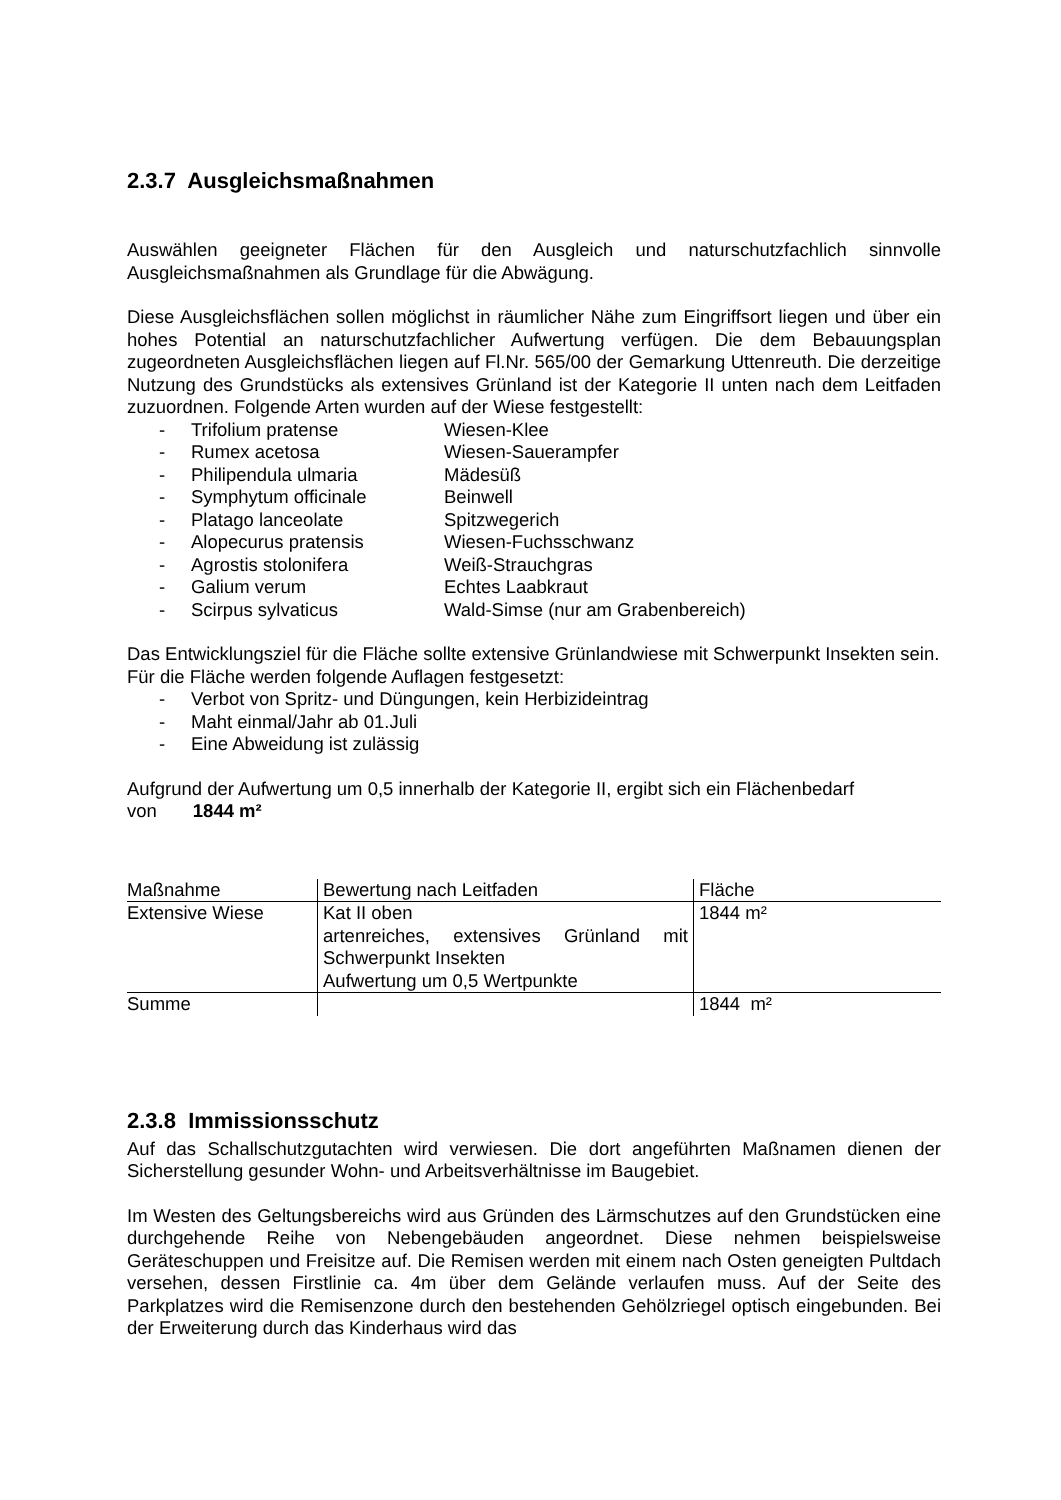2.3.7 Ausgleichsmaßnahmen
Auswählen geeigneter Flächen für den Ausgleich und naturschutzfachlich sinnvolle Ausgleichsmaßnahmen als Grundlage für die Abwägung.
Diese Ausgleichsflächen sollen möglichst in räumlicher Nähe zum Eingriffsort liegen und über ein hohes Potential an naturschutzfachlicher Aufwertung verfügen. Die dem Bebauungsplan zugeordneten Ausgleichsflächen liegen auf Fl.Nr. 565/00 der Gemarkung Uttenreuth. Die derzeitige Nutzung des Grundstücks als extensives Grünland ist der Kategorie II unten nach dem Leitfaden zuzuordnen. Folgende Arten wurden auf der Wiese festgestellt:
- Trifolium pratense Wiesen-Klee
- Rumex acetosa Wiesen-Sauerampfer
- Philipendula ulmaria Mädesüß
- Symphytum officinale Beinwell
- Platago lanceolate Spitzwegerich
- Alopecurus pratensis Wiesen-Fuchsschwanz
- Agrostis stolonifera Weiß-Strauchgras
- Galium verum Echtes Laabkraut
- Scirpus sylvaticus Wald-Simse (nur am Grabenbereich)
Das Entwicklungsziel für die Fläche sollte extensive Grünlandwiese mit Schwerpunkt Insekten sein.
Für die Fläche werden folgende Auflagen festgesetzt:
- Verbot von Spritz- und Düngungen, kein Herbizideintrag
- Maht einmal/Jahr ab 01.Juli
- Eine Abweidung ist zulässig
Aufgrund der Aufwertung um 0,5 innerhalb der Kategorie II, ergibt sich ein Flächenbedarf
von 1844 m²
| Maßnahme | Bewertung nach Leitfaden | Fläche |
| Extensive Wiese | Kat II oben artenreiches, extensives Grünland mit Schwerpunkt Insekten Aufwertung um 0,5 Wertpunkte | 1844 m² |
| Summe | | 1844 m² |
2.3.8 Immissionsschutz
Auf das Schallschutzgutachten wird verwiesen. Die dort angeführten Maßnamen dienen der Sicherstellung gesunder Wohn- und Arbeitsverhältnisse im Baugebiet.
Im Westen des Geltungsbereichs wird aus Gründen des Lärmschutzes auf den Grundstücken eine durchgehende Reihe von Nebengebäuden angeordnet. Diese nehmen beispielsweise Geräteschuppen und Freisitze auf. Die Remisen werden mit einem nach Osten geneigten Pultdach versehen, dessen Firstlinie ca. 4m über dem Gelände verlaufen muss. Auf der Seite des Parkplatzes wird die Remisenzone durch den bestehenden Gehölzriegel optisch eingebunden. Bei der Erweiterung durch das Kinderhaus wird das